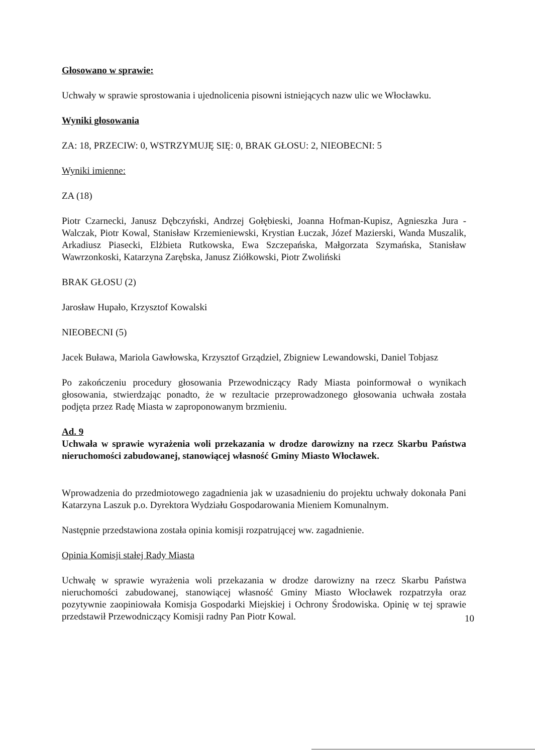Głosowano w sprawie:
Uchwały w sprawie sprostowania i ujednolicenia pisowni istniejących nazw ulic we Włocławku.
Wyniki głosowania
ZA: 18, PRZECIW: 0, WSTRZYMUJĘ SIĘ: 0, BRAK GŁOSU: 2, NIEOBECNI: 5
Wyniki imienne:
ZA (18)
Piotr Czarnecki, Janusz Dębczyński, Andrzej Gołębieski, Joanna Hofman-Kupisz, Agnieszka Jura - Walczak, Piotr Kowal, Stanisław Krzemieniewski, Krystian Łuczak, Józef Mazierski, Wanda Muszalik, Arkadiusz Piasecki, Elżbieta Rutkowska, Ewa Szczepańska, Małgorzata Szymańska, Stanisław Wawrzonkoski, Katarzyna Zarębska, Janusz Ziółkowski, Piotr Zwoliński
BRAK GŁOSU (2)
Jarosław Hupało, Krzysztof Kowalski
NIEOBECNI (5)
Jacek Buława, Mariola Gawłowska, Krzysztof Grządziel, Zbigniew Lewandowski, Daniel Tobjasz
Po zakończeniu procedury głosowania Przewodniczący Rady Miasta poinformował o wynikach głosowania, stwierdzając ponadto, że w rezultacie przeprowadzonego głosowania uchwała została podjęta przez Radę Miasta w zaproponowanym brzmieniu.
Ad. 9
Uchwała w sprawie wyrażenia woli przekazania w drodze darowizny na rzecz Skarbu Państwa nieruchomości zabudowanej, stanowiącej własność Gminy Miasto Włocławek.
Wprowadzenia do przedmiotowego zagadnienia jak w uzasadnieniu do projektu uchwały dokonała Pani Katarzyna Laszuk p.o. Dyrektora Wydziału Gospodarowania Mieniem Komunalnym.
Następnie przedstawiona została opinia komisji rozpatrującej ww. zagadnienie.
Opinia Komisji stałej Rady Miasta
Uchwałę w sprawie wyrażenia woli przekazania w drodze darowizny na rzecz Skarbu Państwa nieruchomości zabudowanej, stanowiącej własność Gminy Miasto Włocławek rozpatrzyła oraz pozytywnie zaopiniowała Komisja Gospodarki Miejskiej i Ochrony Środowiska. Opinię w tej sprawie przedstawił Przewodniczący Komisji radny Pan Piotr Kowal.
10